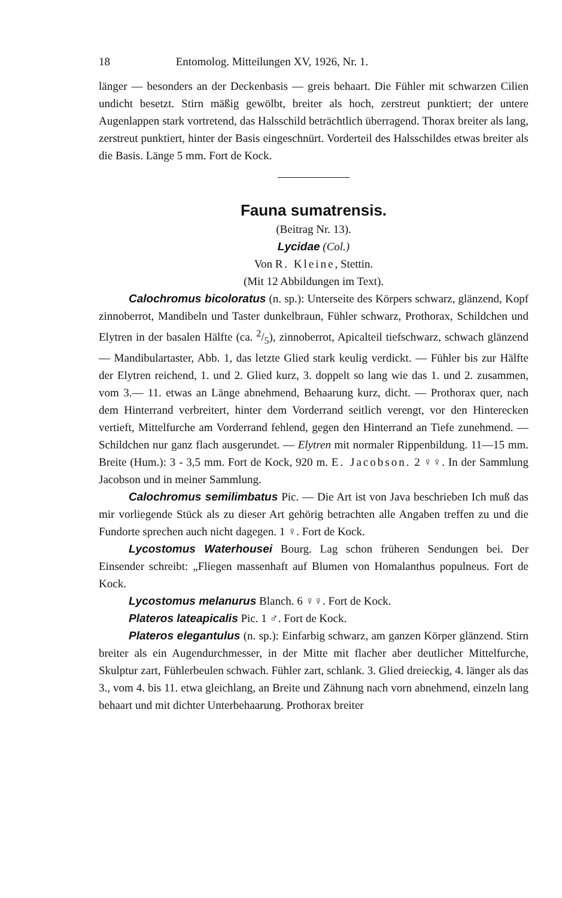18 Entomolog. Mitteilungen XV, 1926, Nr. 1.
länger — besonders an der Deckenbasis — greis behaart. Die Fühler mit schwarzen Cilien undicht besetzt. Stirn mäßig gewölbt, breiter als hoch, zerstreut punktiert; der untere Augenlappen stark vortretend, das Halsschild beträchtlich überragend. Thorax breiter als lang, zerstreut punktiert, hinter der Basis eingeschnürt. Vorderteil des Halsschildes etwas breiter als die Basis. Länge 5 mm. Fort de Kock.
Fauna sumatrensis.
(Beitrag Nr. 13).
Lycidae (Col.)
Von R. Kleine, Stettin.
(Mit 12 Abbildungen im Text).
Calochromus bicoloratus (n. sp.): Unterseite des Körpers schwarz, glänzend, Kopf zinnoberrot, Mandibeln und Taster dunkelbraun, Fühler schwarz, Prothorax, Schildchen und Elytren in der basalen Hälfte (ca. 2/5), zinnoberrot, Apicalteil tiefschwarz, schwach glänzend — Mandibulartaster, Abb. 1, das letzte Glied stark keulig verdickt. — Fühler bis zur Hälfte der Elytren reichend, 1. und 2. Glied kurz, 3. doppelt so lang wie das 1. und 2. zusammen, vom 3.— 11. etwas an Länge abnehmend, Behaarung kurz, dicht. — Prothorax quer, nach dem Hinterrand verbreitert, hinter dem Vorderrand seitlich verengt, vor den Hinterecken vertieft, Mittelfurche am Vorderrand fehlend, gegen den Hinterrand an Tiefe zunehmend. — Schildchen nur ganz flach ausgerundet. — Elytren mit normaler Rippenbildung. 11—15 mm. Breite (Hum.): 3 - 3,5 mm. Fort de Kock, 920 m. E. Jacobson. 2 ♀♀. In der Sammlung Jacobson und in meiner Sammlung.
Calochromus semilimbatus Pic. — Die Art ist von Java beschrieben Ich muß das mir vorliegende Stück als zu dieser Art gehörig betrachten alle Angaben treffen zu und die Fundorte sprechen auch nicht dagegen. 1 ♀. Fort de Kock.
Lycostomus Waterhousei Bourg. Lag schon früheren Sendungen bei. Der Einsender schreibt: „Fliegen massenhaft auf Blumen von Homalanthus populneus. Fort de Kock.
Lycostomus melanurus Blanch. 6 ♀♀. Fort de Kock.
Plateros lateapicalis Pic. 1 ♂. Fort de Kock.
Plateros elegantulus (n. sp.): Einfarbig schwarz, am ganzen Körper glänzend. Stirn breiter als ein Augendurchmesser, in der Mitte mit flacher aber deutlicher Mittelfurche, Skulptur zart, Fühlerbeulen schwach. Fühler zart, schlank. 3. Glied dreieckig, 4. länger als das 3., vom 4. bis 11. etwa gleichlang, an Breite und Zähnung nach vorn abnehmend, einzeln lang behaart und mit dichter Unterbehaarung. Prothorax breiter